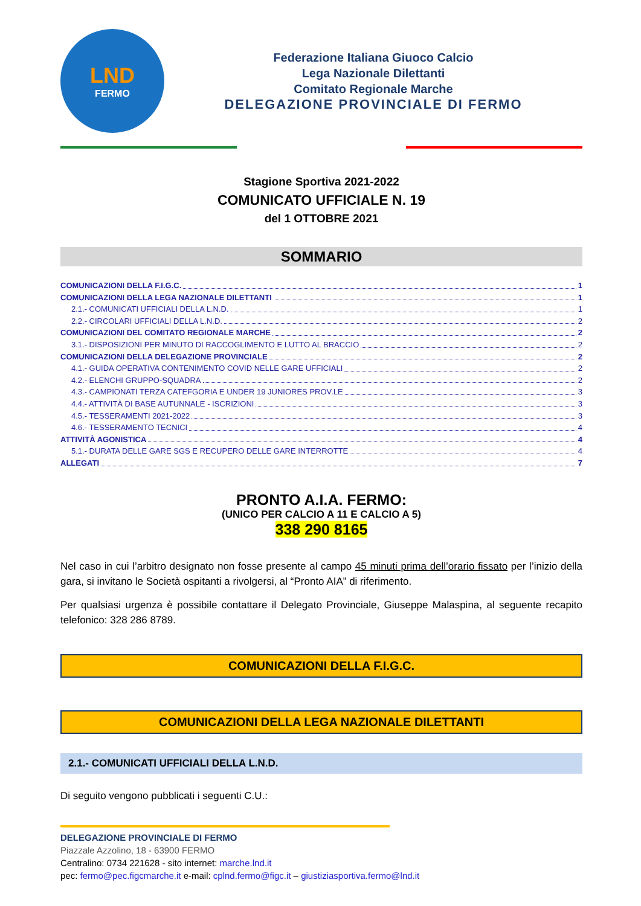LND
FERMO
Federazione Italiana Giuoco Calcio
Lega Nazionale Dilettanti
Comitato Regionale Marche
DELEGAZIONE PROVINCIALE DI FERMO
Stagione Sportiva 2021-2022
COMUNICATO UFFICIALE N. 19
del 1 OTTOBRE 2021
SOMMARIO
COMUNICAZIONI DELLA F.I.G.C. 1
COMUNICAZIONI DELLA LEGA NAZIONALE DILETTANTI 1
2.1.- COMUNICATI UFFICIALI DELLA L.N.D. 1
2.2.- CIRCOLARI UFFICIALI DELLA L.N.D. 2
COMUNICAZIONI DEL COMITATO REGIONALE MARCHE 2
3.1.- DISPOSIZIONI PER MINUTO DI RACCOGLIMENTO E LUTTO AL BRACCIO 2
COMUNICAZIONI DELLA DELEGAZIONE PROVINCIALE 2
4.1.- GUIDA OPERATIVA CONTENIMENTO COVID NELLE GARE UFFICIALI 2
4.2.- ELENCHI GRUPPO-SQUADRA 2
4.3.- CAMPIONATI TERZA CATEFGORIA E UNDER 19 JUNIORES PROV.LE 3
4.4.- ATTIVITÀ DI BASE AUTUNNALE - ISCRIZIONI 3
4.5.- TESSERAMENTI 2021-2022 3
4.6.- TESSERAMENTO TECNICI 4
ATTIVITÀ AGONISTICA 4
5.1.- DURATA DELLE GARE SGS E RECUPERO DELLE GARE INTERROTTE 4
ALLEGATI 7
PRONTO A.I.A. FERMO:
(UNICO PER CALCIO A 11 E CALCIO A 5)
338 290 8165
Nel caso in cui l’arbitro designato non fosse presente al campo 45 minuti prima dell’orario fissato per l’inizio della gara, si invitano le Società ospitanti a rivolgersi, al “Pronto AIA” di riferimento.
Per qualsiasi urgenza è possibile contattare il Delegato Provinciale, Giuseppe Malaspina, al seguente recapito telefonico: 328 286 8789.
COMUNICAZIONI DELLA F.I.G.C.
COMUNICAZIONI DELLA LEGA NAZIONALE DILETTANTI
2.1.- COMUNICATI UFFICIALI DELLA L.N.D.
Di seguito vengono pubblicati i seguenti C.U.:
DELEGAZIONE PROVINCIALE DI FERMO
Piazzale Azzolino, 18 - 63900 FERMO
Centralino: 0734 221628 - sito internet: marche.lnd.it
pec: fermo@pec.figcmarche.it e-mail: cplnd.fermo@figc.it – giustiziasportiva.fermo@lnd.it